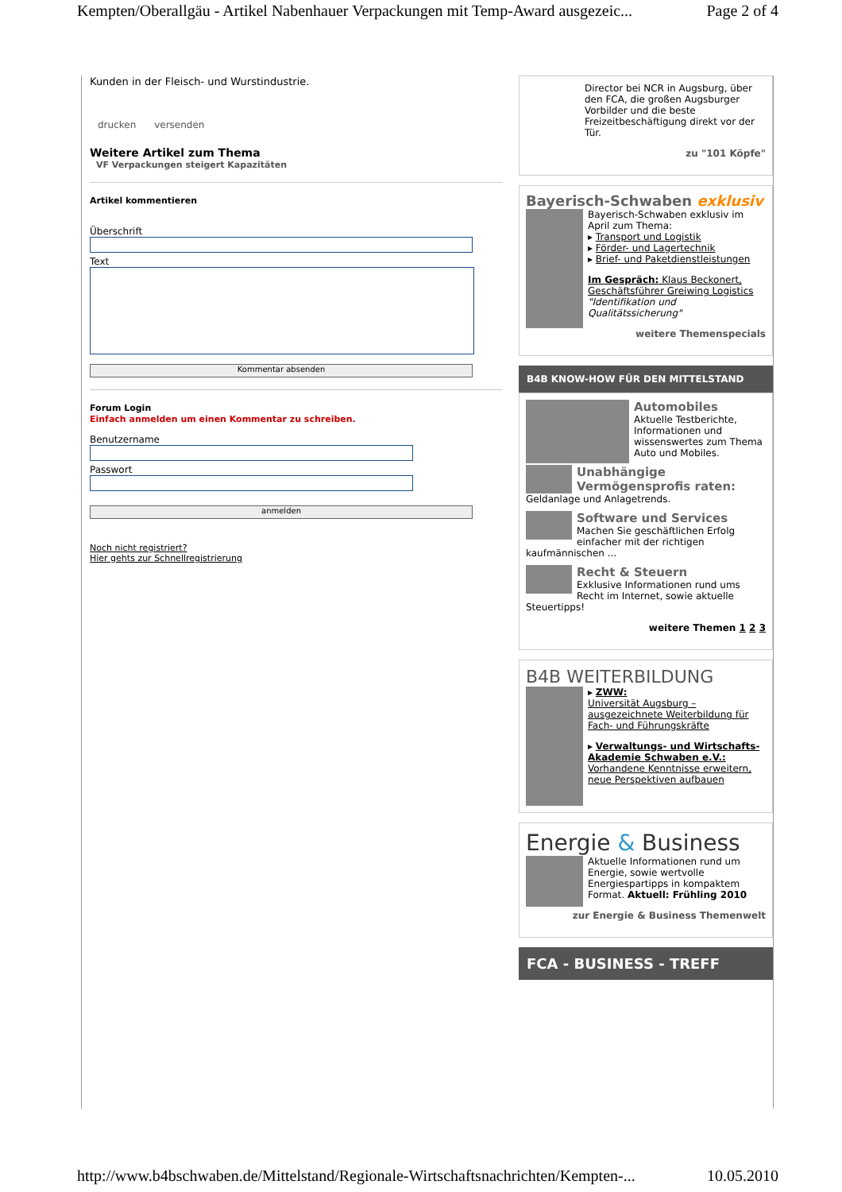Kempten/Oberallgäu - Artikel Nabenhauer Verpackungen mit Temp-Award ausgezeic... Page 2 of 4
Kunden in der Fleisch- und Wurstindustrie.
drucken versenden
Weitere Artikel zum Thema
VF Verpackungen steigert Kapazitäten
Artikel kommentieren
Überschrift
Text
Kommentar absenden
Forum Login
Einfach anmelden um einen Kommentar zu schreiben.
Benutzername
Passwort
anmelden
Noch nicht registriert?
Hier gehts zur Schnellregistrierung
Director bei NCR in Augsburg, über den FCA, die großen Augsburger Vorbilder und die beste Freizeitbeschäftigung direkt vor der Tür.
zu "101 Köpfe"
Bayerisch-Schwaben exklusiv
Bayerisch-Schwaben exklusiv im April zum Thema:
▸ Transport und Logistik
▸ Förder- und Lagertechnik
▸ Brief- und Paketdienstleistungen
Im Gespräch: Klaus Beckonert, Geschäftsführer Greiwing Logistics "Identifikation und Qualitätssicherung"
weitere Themenspecials
B4B KNOW-HOW FÜR DEN MITTELSTAND
Automobiles
Aktuelle Testberichte, Informationen und wissenswertes zum Thema Auto und Mobiles.
Unabhängige Vermögensprofis raten:
Geldanlage und Anlagetrends.
Software und Services
Machen Sie geschäftlichen Erfolg einfacher mit der richtigen kaufmännischen ...
Recht & Steuern
Exklusive Informationen rund ums Recht im Internet, sowie aktuelle Steuertipps!
weitere Themen 1 2 3
B4B WEITERBILDUNG
▸ ZWW:
Universität Augsburg – ausgezeichnete Weiterbildung für Fach- und Führungskräfte
▸ Verwaltungs- und Wirtschafts-Akademie Schwaben e.V.: Vorhandene Kenntnisse erweitern, neue Perspektiven aufbauen
Energie & Business
Aktuelle Informationen rund um Energie, sowie wertvolle Energiespartipps in kompaktem Format. Aktuell: Frühling 2010
zur Energie & Business Themenwelt
FCA - BUSINESS - TREFF
http://www.b4bschwaben.de/Mittelstand/Regionale-Wirtschaftsnachrichten/Kempten-... 10.05.2010